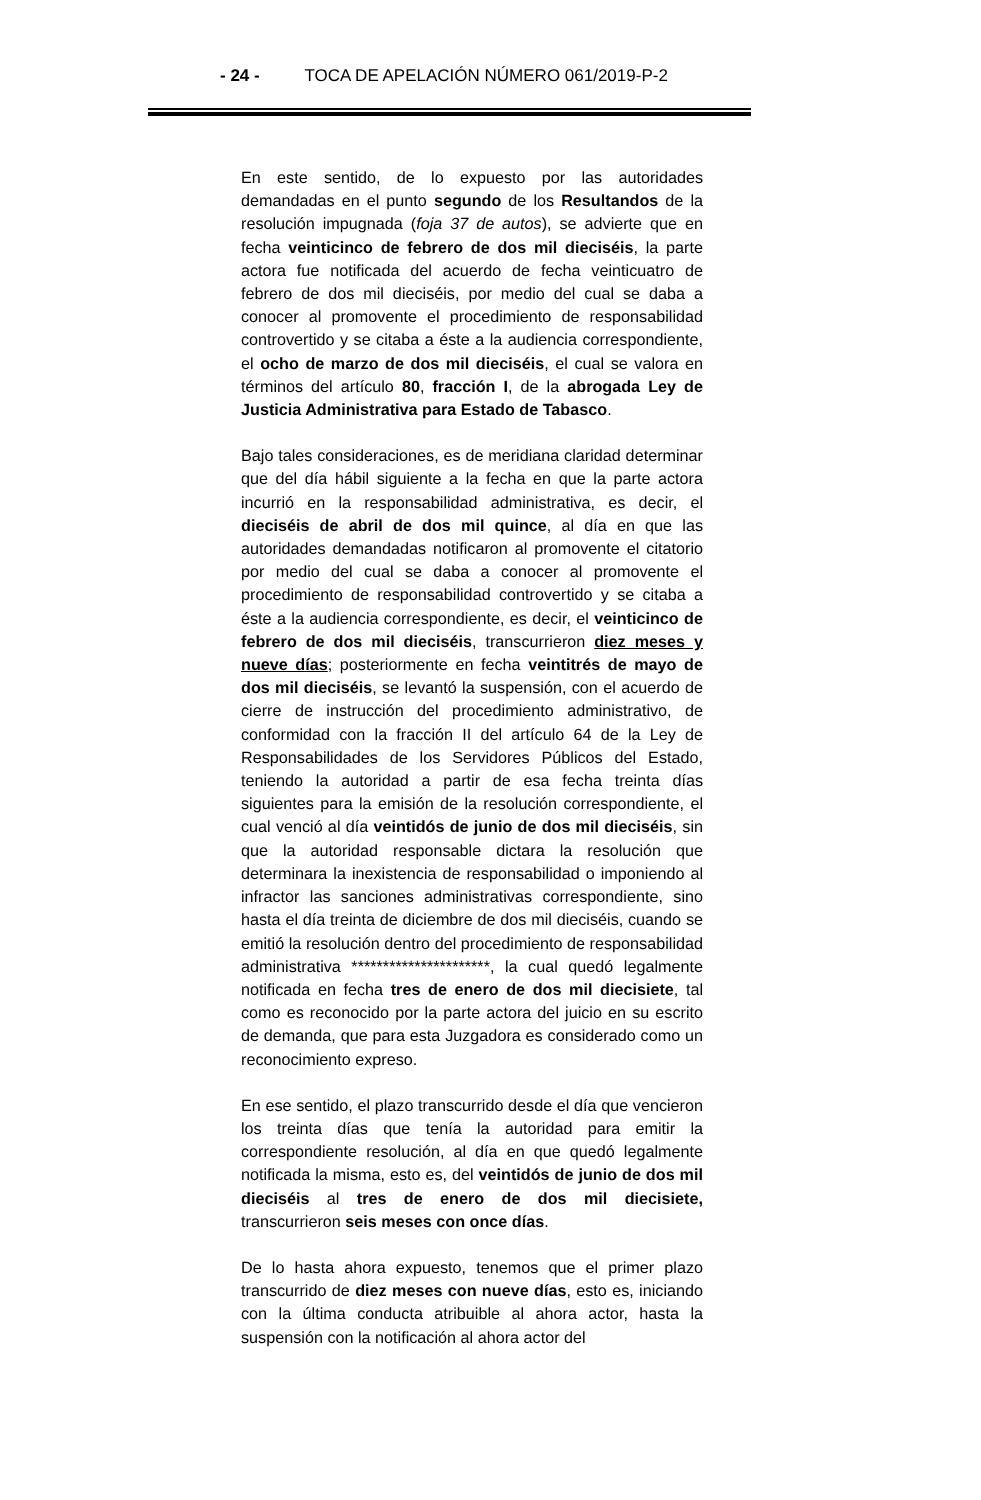- 24 - TOCA DE APELACIÓN NÚMERO 061/2019-P-2
En este sentido, de lo expuesto por las autoridades demandadas en el punto segundo de los Resultandos de la resolución impugnada (foja 37 de autos), se advierte que en fecha veinticinco de febrero de dos mil dieciséis, la parte actora fue notificada del acuerdo de fecha veinticuatro de febrero de dos mil dieciséis, por medio del cual se daba a conocer al promovente el procedimiento de responsabilidad controvertido y se citaba a éste a la audiencia correspondiente, el ocho de marzo de dos mil dieciséis, el cual se valora en términos del artículo 80, fracción I, de la abrogada Ley de Justicia Administrativa para Estado de Tabasco.
Bajo tales consideraciones, es de meridiana claridad determinar que del día hábil siguiente a la fecha en que la parte actora incurrió en la responsabilidad administrativa, es decir, el dieciséis de abril de dos mil quince, al día en que las autoridades demandadas notificaron al promovente el citatorio por medio del cual se daba a conocer al promovente el procedimiento de responsabilidad controvertido y se citaba a éste a la audiencia correspondiente, es decir, el veinticinco de febrero de dos mil dieciséis, transcurrieron diez meses y nueve días; posteriormente en fecha veintitrés de mayo de dos mil dieciséis, se levantó la suspensión, con el acuerdo de cierre de instrucción del procedimiento administrativo, de conformidad con la fracción II del artículo 64 de la Ley de Responsabilidades de los Servidores Públicos del Estado, teniendo la autoridad a partir de esa fecha treinta días siguientes para la emisión de la resolución correspondiente, el cual venció al día veintidós de junio de dos mil dieciséis, sin que la autoridad responsable dictara la resolución que determinara la inexistencia de responsabilidad o imponiendo al infractor las sanciones administrativas correspondiente, sino hasta el día treinta de diciembre de dos mil dieciséis, cuando se emitió la resolución dentro del procedimiento de responsabilidad administrativa **********************, la cual quedó legalmente notificada en fecha tres de enero de dos mil diecisiete, tal como es reconocido por la parte actora del juicio en su escrito de demanda, que para esta Juzgadora es considerado como un reconocimiento expreso.
En ese sentido, el plazo transcurrido desde el día que vencieron los treinta días que tenía la autoridad para emitir la correspondiente resolución, al día en que quedó legalmente notificada la misma, esto es, del veintidós de junio de dos mil dieciséis al tres de enero de dos mil diecisiete, transcurrieron seis meses con once días.
De lo hasta ahora expuesto, tenemos que el primer plazo transcurrido de diez meses con nueve días, esto es, iniciando con la última conducta atribuible al ahora actor, hasta la suspensión con la notificación al ahora actor del